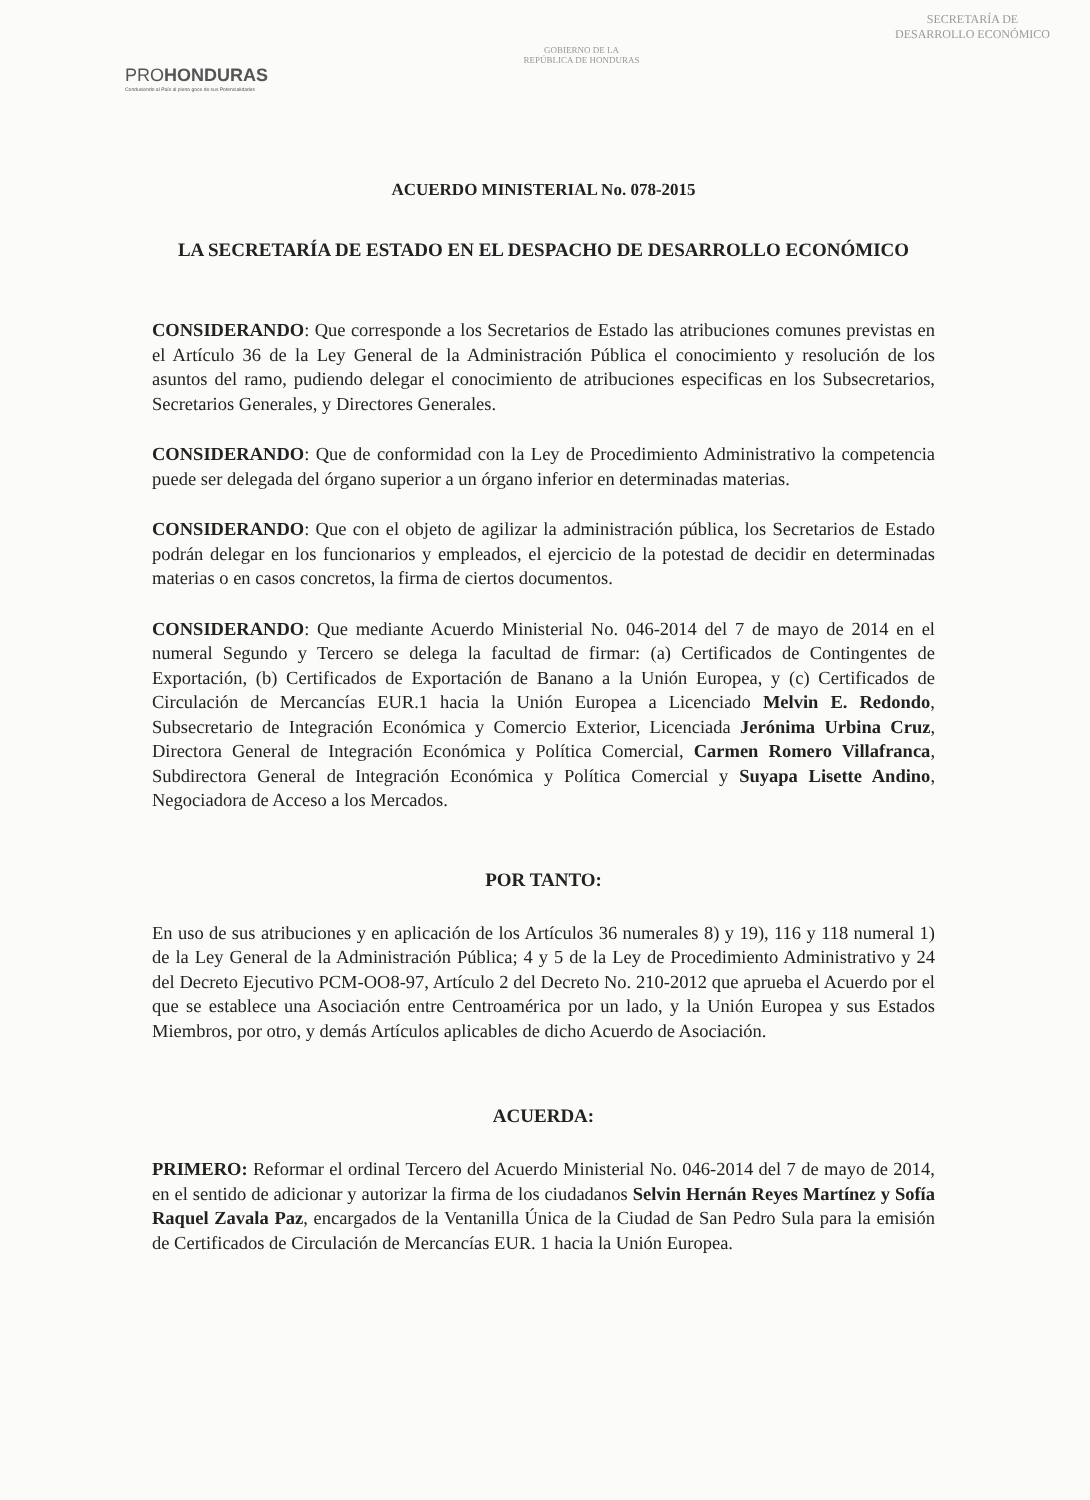PROHONDURAS
Conduciendo al País al pleno goce de sus Potencialidades
GOBIERNO DE LA
REPÚBLICA DE HONDURAS
SECRETARÍA DE
DESARROLLO ECONÓMICO
ACUERDO MINISTERIAL No. 078-2015
LA SECRETARÍA DE ESTADO EN EL DESPACHO DE DESARROLLO ECONÓMICO
CONSIDERANDO: Que corresponde a los Secretarios de Estado las atribuciones comunes previstas en el Artículo 36 de la Ley General de la Administración Pública el conocimiento y resolución de los asuntos del ramo, pudiendo delegar el conocimiento de atribuciones especificas en los Subsecretarios, Secretarios Generales, y Directores Generales.
CONSIDERANDO: Que de conformidad con la Ley de Procedimiento Administrativo la competencia puede ser delegada del órgano superior a un órgano inferior en determinadas materias.
CONSIDERANDO: Que con el objeto de agilizar la administración pública, los Secretarios de Estado podrán delegar en los funcionarios y empleados, el ejercicio de la potestad de decidir en determinadas materias o en casos concretos, la firma de ciertos documentos.
CONSIDERANDO: Que mediante Acuerdo Ministerial No. 046-2014 del 7 de mayo de 2014 en el numeral Segundo y Tercero se delega la facultad de firmar: (a) Certificados de Contingentes de Exportación, (b) Certificados de Exportación de Banano a la Unión Europea, y (c) Certificados de Circulación de Mercancías EUR.1 hacia la Unión Europea a Licenciado Melvin E. Redondo, Subsecretario de Integración Económica y Comercio Exterior, Licenciada Jerónima Urbina Cruz, Directora General de Integración Económica y Política Comercial, Carmen Romero Villafranca, Subdirectora General de Integración Económica y Política Comercial y Suyapa Lisette Andino, Negociadora de Acceso a los Mercados.
POR TANTO:
En uso de sus atribuciones y en aplicación de los Artículos 36 numerales 8) y 19), 116 y 118 numeral 1) de la Ley General de la Administración Pública; 4 y 5 de la Ley de Procedimiento Administrativo y 24 del Decreto Ejecutivo PCM-OO8-97, Artículo 2 del Decreto No. 210-2012 que aprueba el Acuerdo por el que se establece una Asociación entre Centroamérica por un lado, y la Unión Europea y sus Estados Miembros, por otro, y demás Artículos aplicables de dicho Acuerdo de Asociación.
ACUERDA:
PRIMERO: Reformar el ordinal Tercero del Acuerdo Ministerial No. 046-2014 del 7 de mayo de 2014, en el sentido de adicionar y autorizar la firma de los ciudadanos Selvin Hernán Reyes Martínez y Sofía Raquel Zavala Paz, encargados de la Ventanilla Única de la Ciudad de San Pedro Sula para la emisión de Certificados de Circulación de Mercancías EUR. 1 hacia la Unión Europea.